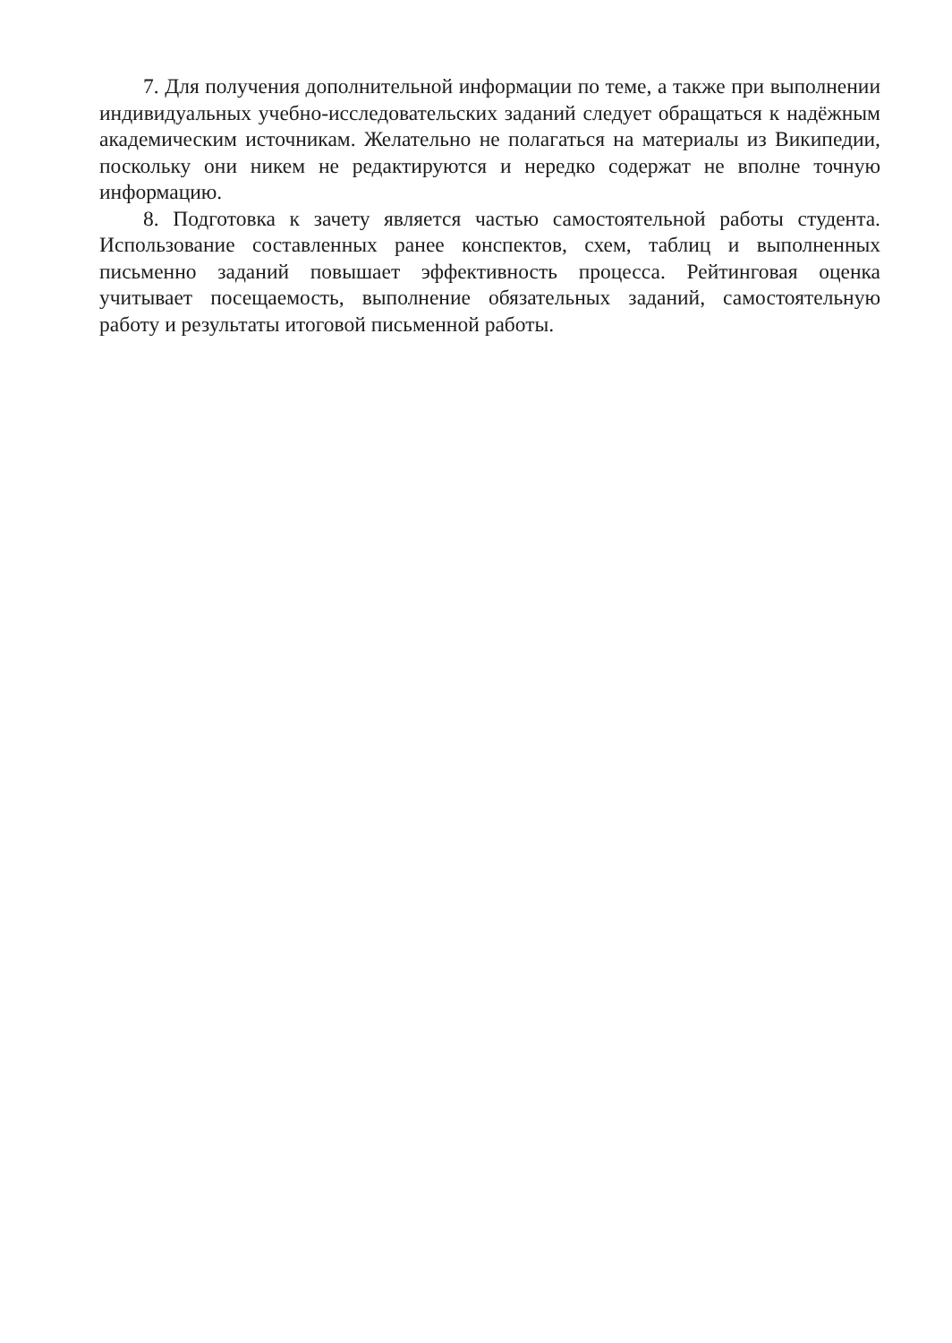7. Для получения дополнительной информации по теме, а также при выполнении индивидуальных учебно-исследовательских заданий следует обращаться к надёжным академическим источникам. Желательно не полагаться на материалы из Википедии, поскольку они никем не редактируются и нередко содержат не вполне точную информацию.
8. Подготовка к зачету является частью самостоятельной работы студента. Использование составленных ранее конспектов, схем, таблиц и выполненных письменно заданий повышает эффективность процесса. Рейтинговая оценка учитывает посещаемость, выполнение обязательных заданий, самостоятельную работу и результаты итоговой письменной работы.